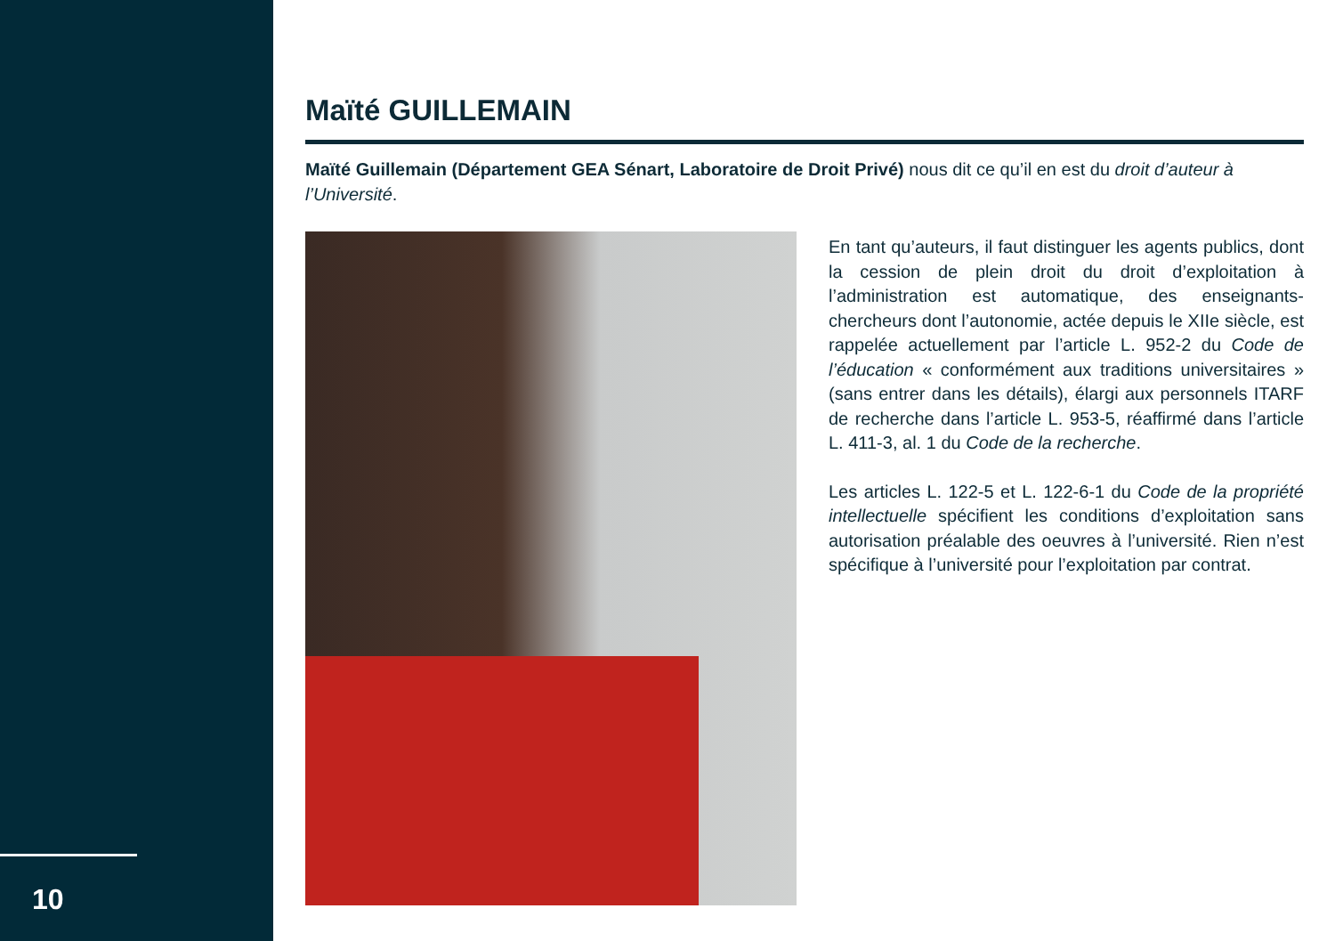10
Maïté GUILLEMAIN
Maïté Guillemain (Département GEA Sénart, Laboratoire de Droit Privé) nous dit ce qu’il en est du droit d’auteur à l’Université.
En tant qu’auteurs, il faut distinguer les agents publics, dont la cession de plein droit du droit d’exploitation à l’administration est automatique, des enseignants-chercheurs dont l’autonomie, actée depuis le XIIe siècle, est rappelée actuellement par l’article L. 952-2 du Code de l’éducation « conformément aux traditions universitaires » (sans entrer dans les détails), élargi aux personnels ITARF de recherche dans l’article L. 953-5, réaffirmé dans l’article L. 411-3, al. 1 du Code de la recherche.
Les articles L. 122-5 et L. 122-6-1 du Code de la propriété intellectuelle spécifient les conditions d’exploitation sans autorisation préalable des oeuvres à l’université. Rien n’est spécifique à l’université pour l’exploitation par contrat.